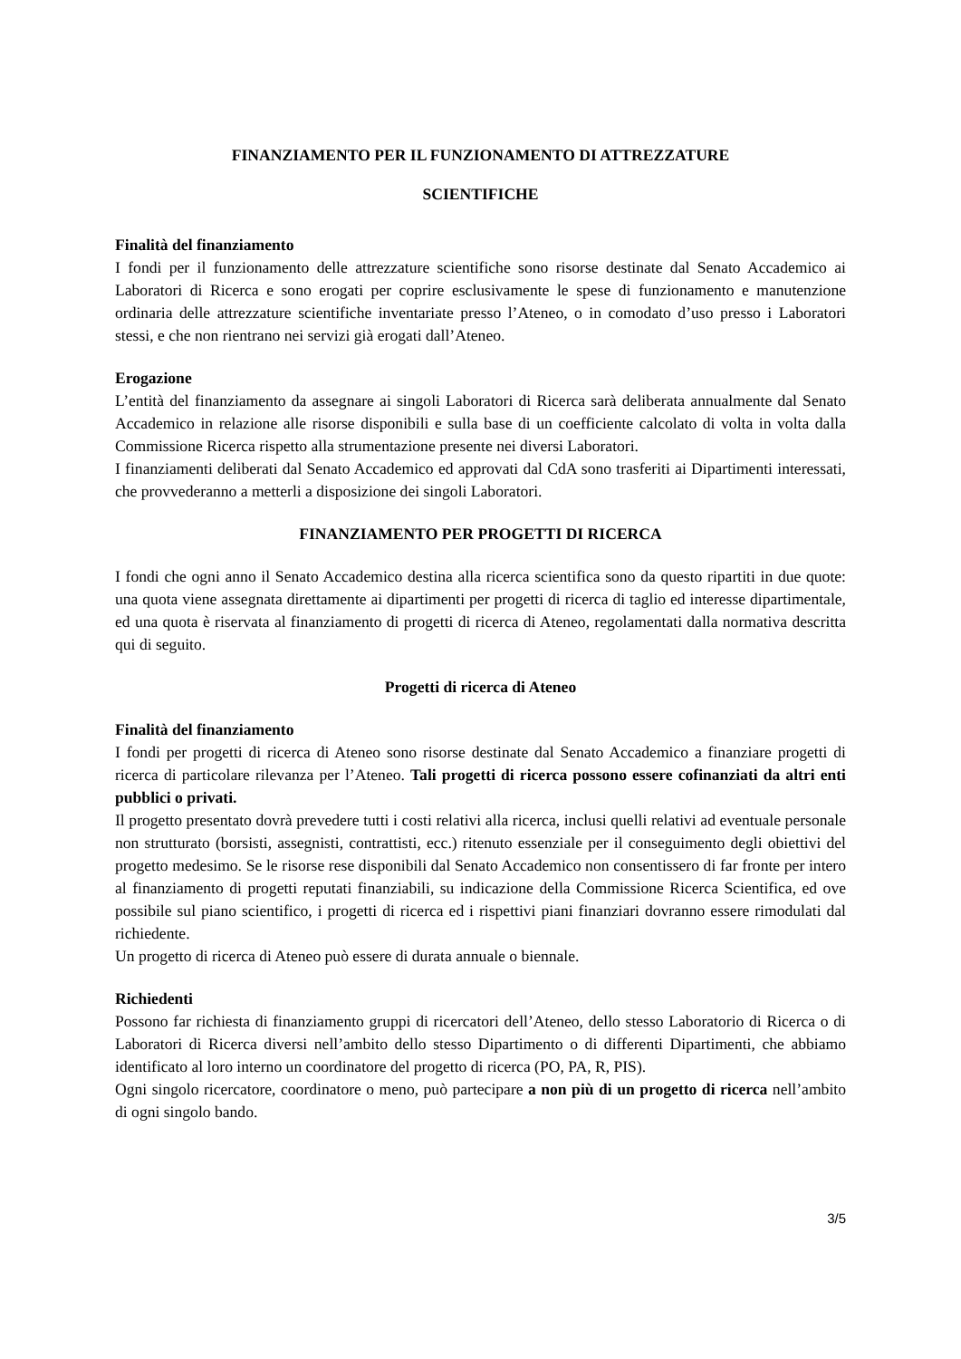FINANZIAMENTO PER IL FUNZIONAMENTO DI ATTREZZATURE
SCIENTIFICHE
Finalità del finanziamento
I fondi per il funzionamento delle attrezzature scientifiche sono risorse destinate dal Senato Accademico ai Laboratori di Ricerca e sono erogati per coprire esclusivamente le spese di funzionamento e manutenzione ordinaria delle attrezzature scientifiche inventariate presso l’Ateneo, o in comodato d’uso presso i Laboratori stessi, e che non rientrano nei servizi già erogati dall’Ateneo.
Erogazione
L’entità del finanziamento da assegnare ai singoli Laboratori di Ricerca sarà deliberata annualmente dal Senato Accademico in relazione alle risorse disponibili e sulla base di un coefficiente calcolato di volta in volta dalla Commissione Ricerca rispetto alla strumentazione presente nei diversi Laboratori.
I finanziamenti deliberati dal Senato Accademico ed approvati dal CdA sono trasferiti ai Dipartimenti interessati, che provvederanno a metterli a disposizione dei singoli Laboratori.
FINANZIAMENTO PER PROGETTI DI RICERCA
I fondi che ogni anno il Senato Accademico destina alla ricerca scientifica sono da questo ripartiti in due quote: una quota viene assegnata direttamente ai dipartimenti per progetti di ricerca di taglio ed interesse dipartimentale, ed una quota è riservata al finanziamento di progetti di ricerca di Ateneo, regolamentati dalla normativa descritta qui di seguito.
Progetti di ricerca di Ateneo
Finalità del finanziamento
I fondi per progetti di ricerca di Ateneo sono risorse destinate dal Senato Accademico a finanziare progetti di ricerca di particolare rilevanza per l’Ateneo. Tali progetti di ricerca possono essere cofinanziati da altri enti pubblici o privati.
Il progetto presentato dovrà prevedere tutti i costi relativi alla ricerca, inclusi quelli relativi ad eventuale personale non strutturato (borsisti, assegnisti, contrattisti, ecc.) ritenuto essenziale per il conseguimento degli obiettivi del progetto medesimo. Se le risorse rese disponibili dal Senato Accademico non consentissero di far fronte per intero al finanziamento di progetti reputati finanziabili, su indicazione della Commissione Ricerca Scientifica, ed ove possibile sul piano scientifico, i progetti di ricerca ed i rispettivi piani finanziari dovranno essere rimodulati dal richiedente.
Un progetto di ricerca di Ateneo può essere di durata annuale o biennale.
Richiedenti
Possono far richiesta di finanziamento gruppi di ricercatori dell’Ateneo, dello stesso Laboratorio di Ricerca o di Laboratori di Ricerca diversi nell’ambito dello stesso Dipartimento o di differenti Dipartimenti, che abbiamo identificato al loro interno un coordinatore del progetto di ricerca (PO, PA, R, PIS).
Ogni singolo ricercatore, coordinatore o meno, può partecipare a non più di un progetto di ricerca nell’ambito di ogni singolo bando.
3/5